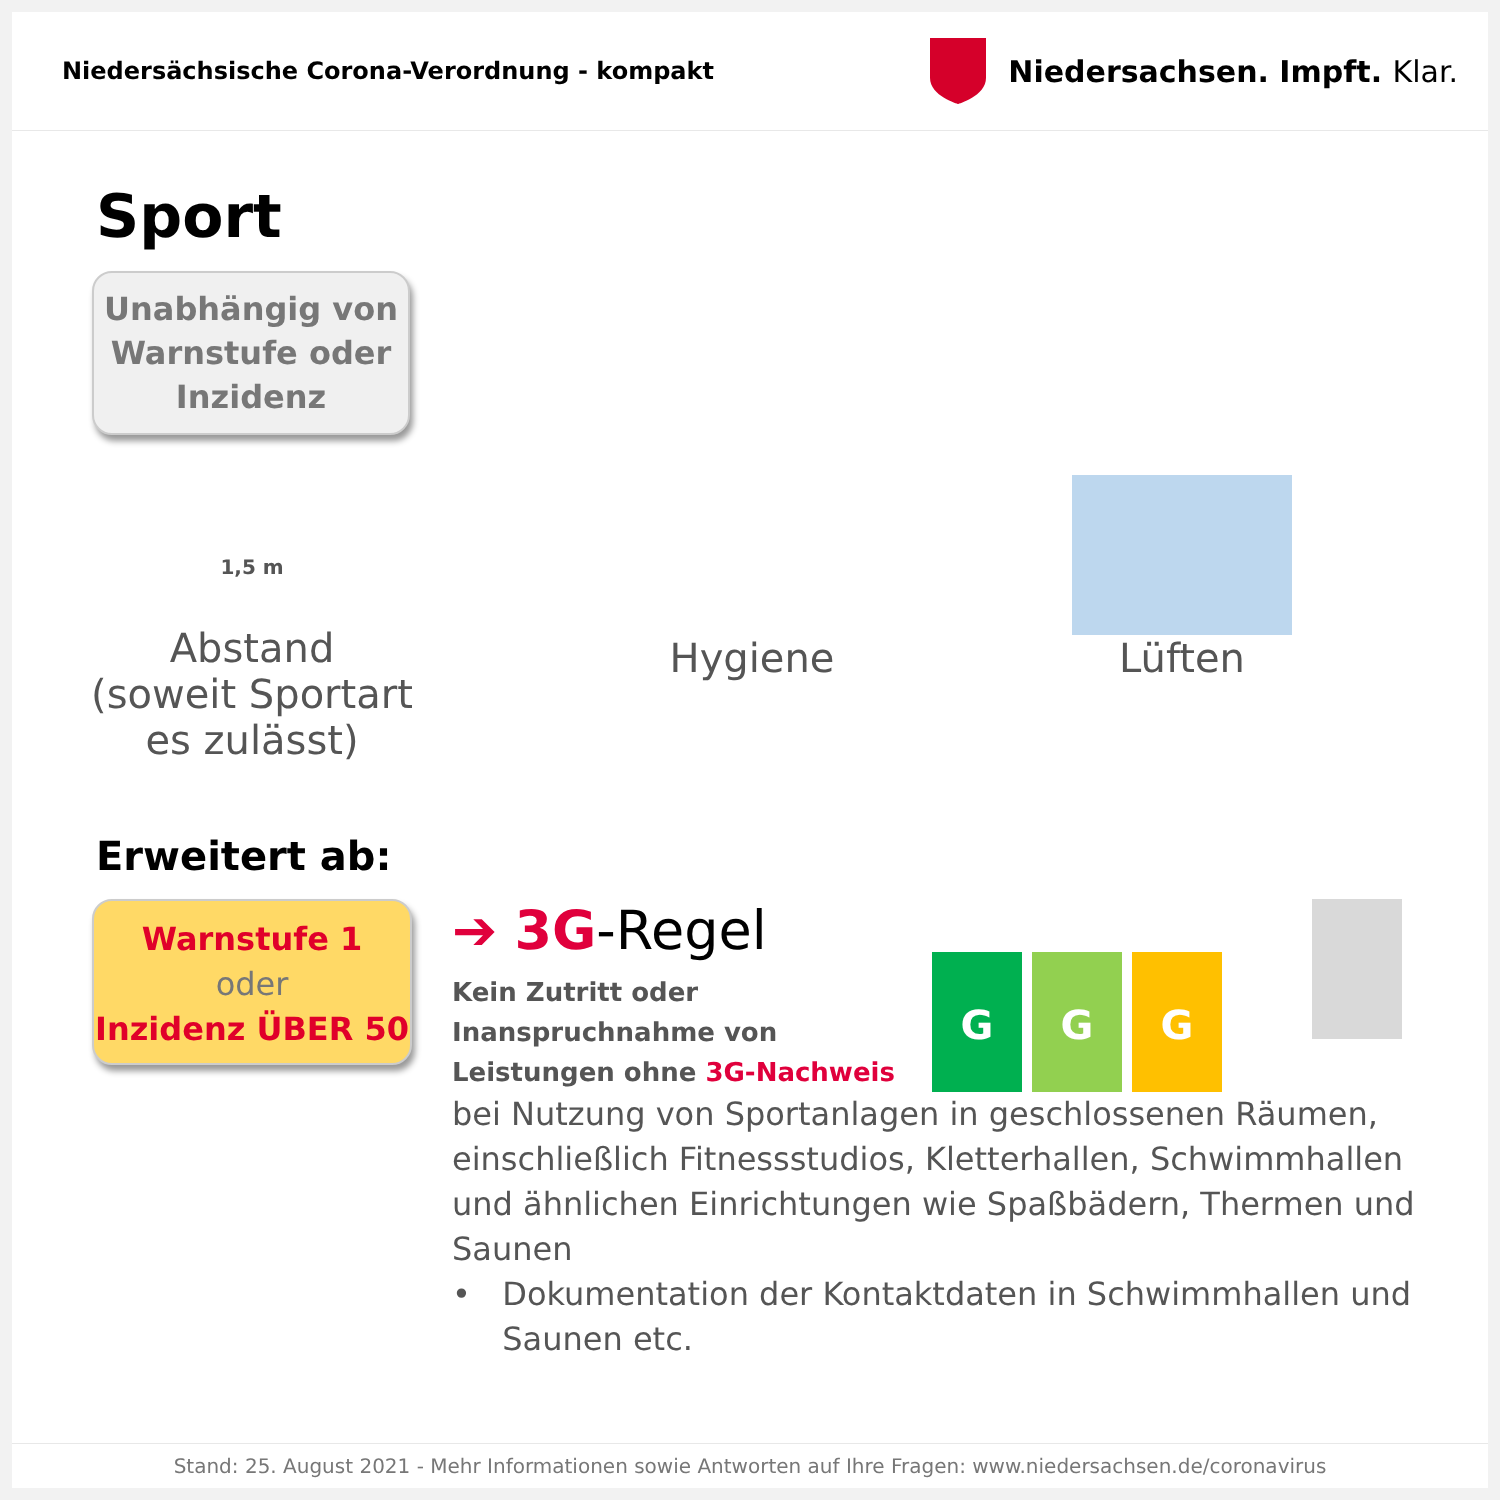Niedersächsische Corona-Verordnung - kompakt
Niedersachsen. Impft. Klar.
Sport
Unabhängig von
Warnstufe oder
Inzidenz
1,5 m
Abstand
(soweit Sportart
es zulässt)
Hygiene Lüften
Erweitert ab:
Warnstufe 1
oder
Inzidenz ÜBER 50
➔ 3G-Regel
Kein Zutritt oder Inanspruchnahme von Leistungen ohne 3G-Nachweis
GGG
bei Nutzung von Sportanlagen in geschlossenen Räumen, einschließlich Fitnessstudios, Kletterhallen, Schwimmhallen und ähnlichen Einrichtungen wie Spaßbädern, Thermen und Saunen
• Dokumentation der Kontaktdaten in Schwimmhallen und Saunen etc.
Stand: 25. August 2021 - Mehr Informationen sowie Antworten auf Ihre Fragen: www.niedersachsen.de/coronavirus